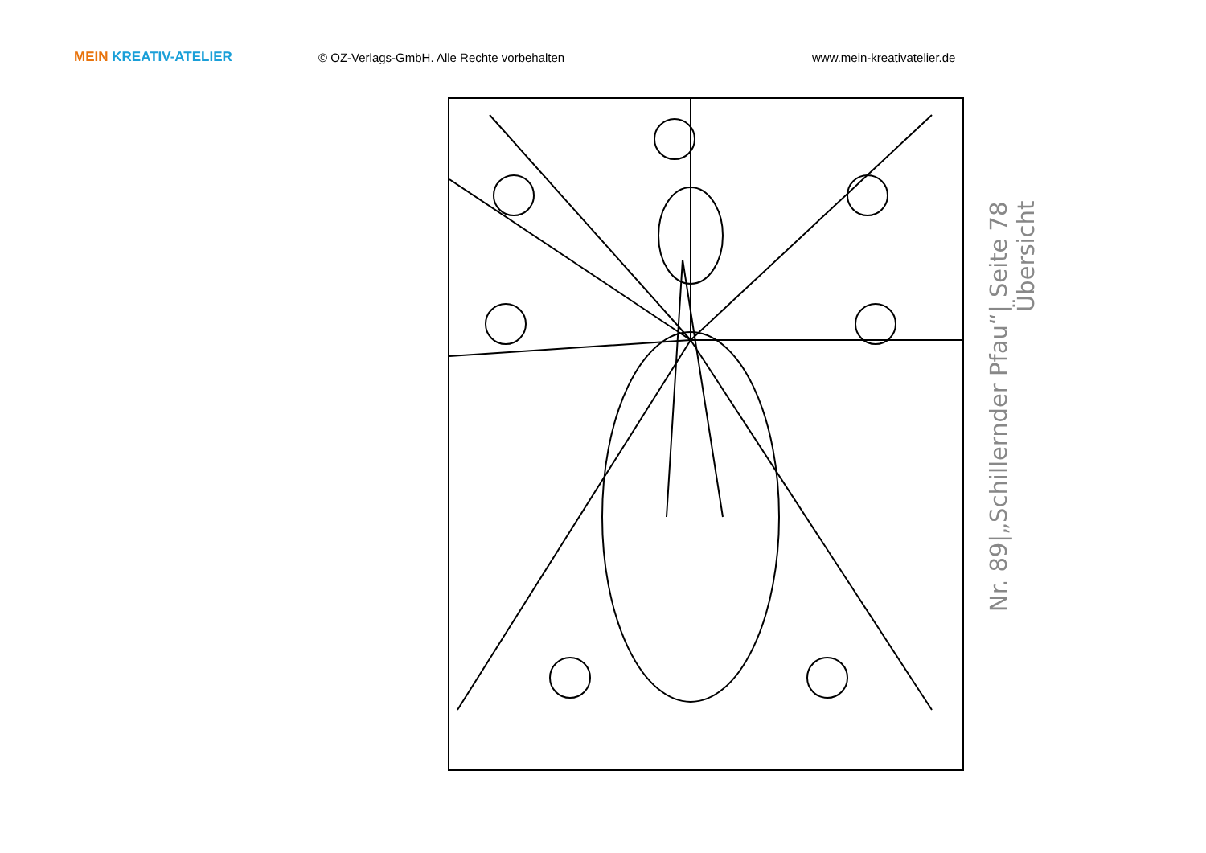MEIN KREATIV-ATELIER © OZ-Verlags-GmbH. Alle Rechte vorbehalten www.mein-kreativatelier.de
Nr. 89|„Schillernder Pfau“| Seite 78
Übersicht